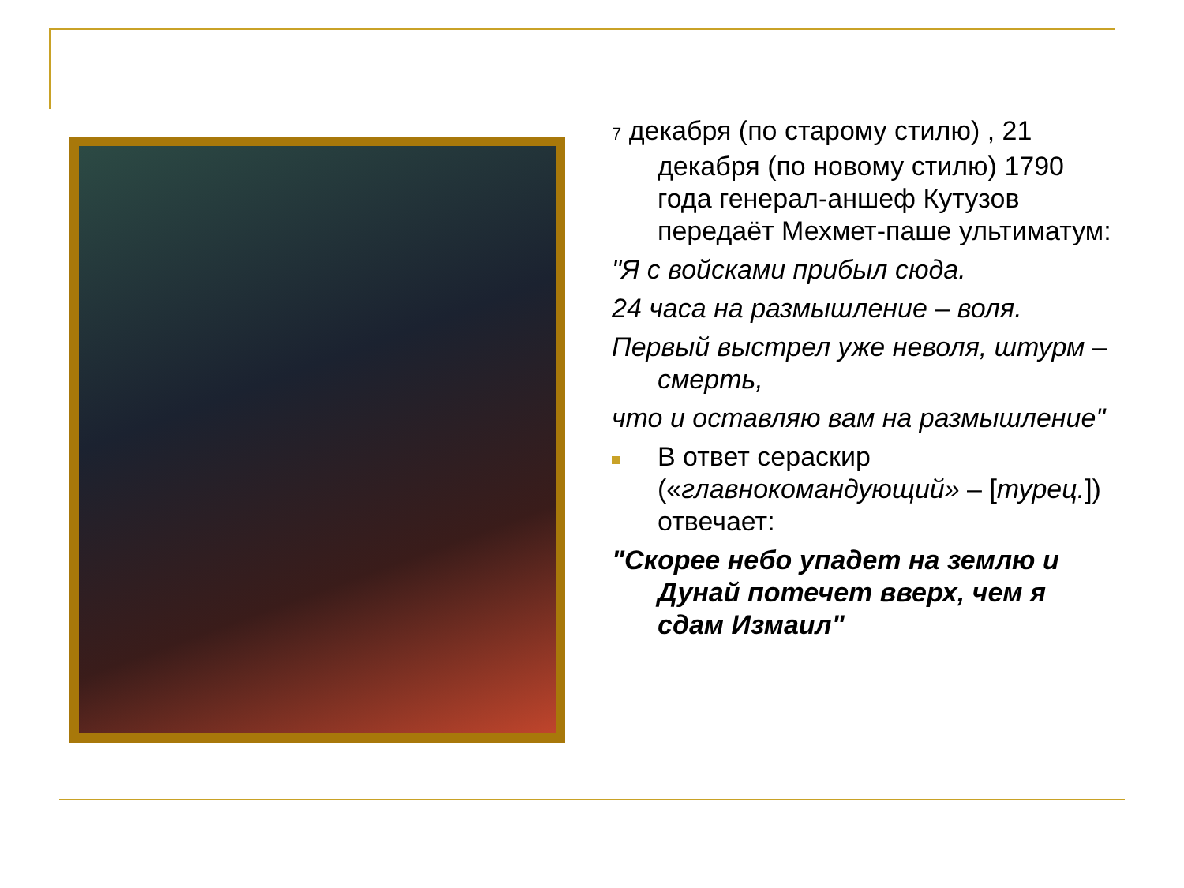7 декабря (по старому стилю) , 21 декабря (по новому стилю) 1790 года генерал-аншеф Кутузов передаёт Мехмет-паше ультиматум:
"Я с войсками прибыл сюда.
24 часа на размышление – воля.
Первый выстрел уже неволя, штурм – смерть,
что и оставляю вам на размышление"
В ответ сераскир («главнокомандующий» – [турец.]) отвечает:
"Скорее небо упадет на землю и Дунай потечет вверх, чем я сдам Измаил"